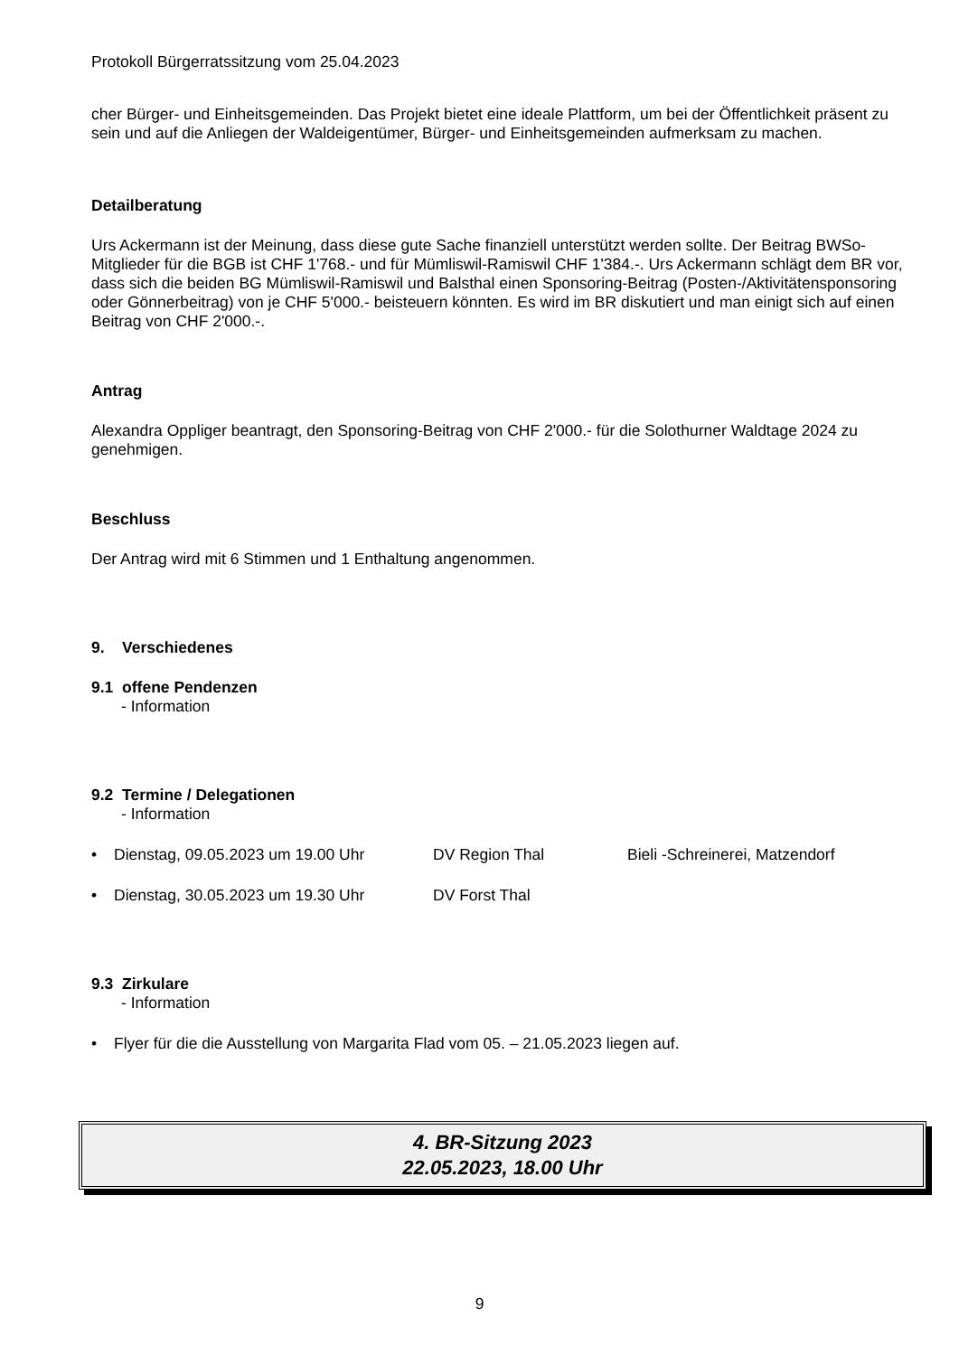Protokoll Bürgerratssitzung vom 25.04.2023
cher Bürger- und Einheitsgemeinden. Das Projekt bietet eine ideale Plattform, um bei der Öffentlichkeit präsent zu sein und auf die Anliegen der Waldeigentümer, Bürger- und Einheitsgemeinden aufmerksam zu machen.
Detailberatung
Urs Ackermann ist der Meinung, dass diese gute Sache finanziell unterstützt werden sollte. Der Beitrag BWSo-Mitglieder für die BGB ist CHF 1'768.- und für Mümliswil-Ramiswil CHF 1'384.-. Urs Ackermann schlägt dem BR vor, dass sich die beiden BG Mümliswil-Ramiswil und Balsthal einen Sponsoring-Beitrag (Posten-/Aktivitätensponsoring oder Gönnerbeitrag) von je CHF 5'000.- beisteuern könnten. Es wird im BR diskutiert und man einigt sich auf einen Beitrag von CHF 2'000.-.
Antrag
Alexandra Oppliger beantragt, den Sponsoring-Beitrag von CHF 2'000.- für die Solothurner Waldtage 2024 zu genehmigen.
Beschluss
Der Antrag wird mit 6 Stimmen und 1 Enthaltung angenommen.
9. Verschiedenes
9.1 offene Pendenzen
- Information
9.2 Termine / Delegationen
- Information
• Dienstag, 09.05.2023 um 19.00 Uhr DV Region Thal Bieli -Schreinerei, Matzendorf
• Dienstag, 30.05.2023 um 19.30 Uhr DV Forst Thal
9.3 Zirkulare
- Information
• Flyer für die die Ausstellung von Margarita Flad vom 05. – 21.05.2023 liegen auf.
4. BR-Sitzung 2023
22.05.2023, 18.00 Uhr
9